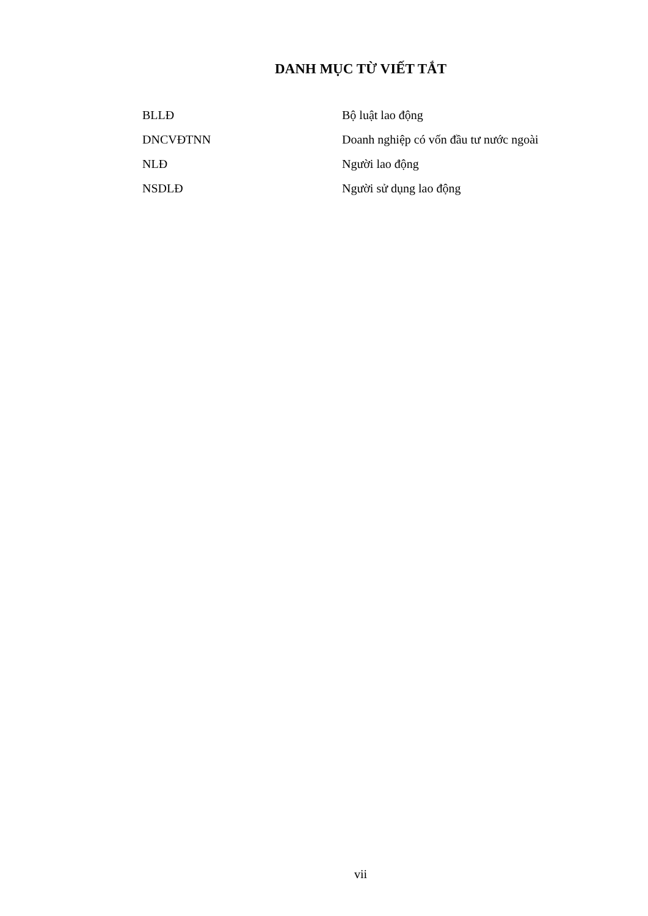DANH MỤC TỪ VIẾT TẮT
| BLLĐ | Bộ luật lao động |
| DNCVĐTNN | Doanh nghiệp có vốn đầu tư nước ngoài |
| NLĐ | Người lao động |
| NSDLĐ | Người sử dụng lao động |
vii